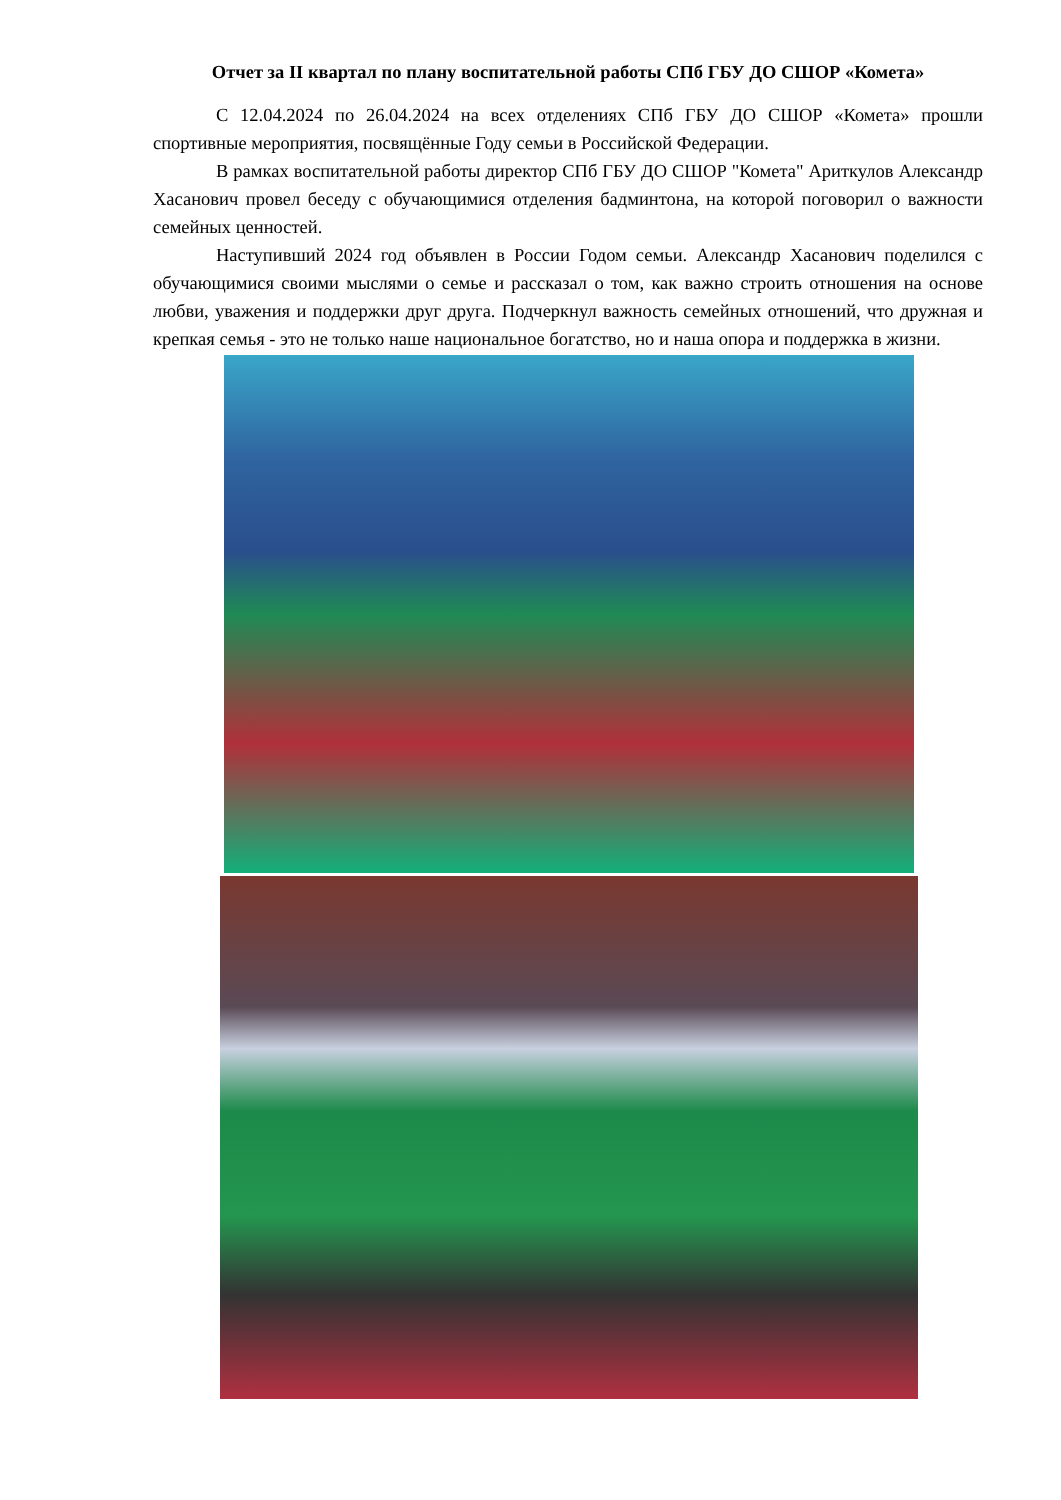Отчет за II квартал по плану воспитательной работы СПб ГБУ ДО СШОР «Комета»
С 12.04.2024 по 26.04.2024 на всех отделениях СПб ГБУ ДО СШОР «Комета» прошли спортивные мероприятия, посвящённые Году семьи в Российской Федерации.
В рамках воспитательной работы директор СПб ГБУ ДО СШОР "Комета" Ариткулов Александр Хасанович провел беседу с обучающимися отделения бадминтона, на которой поговорил о важности семейных ценностей.
Наступивший 2024 год объявлен в России Годом семьи. Александр Хасанович поделился с обучающимися своими мыслями о семье и рассказал о том, как важно строить отношения на основе любви, уважения и поддержки друг друга. Подчеркнул важность семейных отношений, что дружная и крепкая семья - это не только наше национальное богатство, но и наша опора и поддержка в жизни.